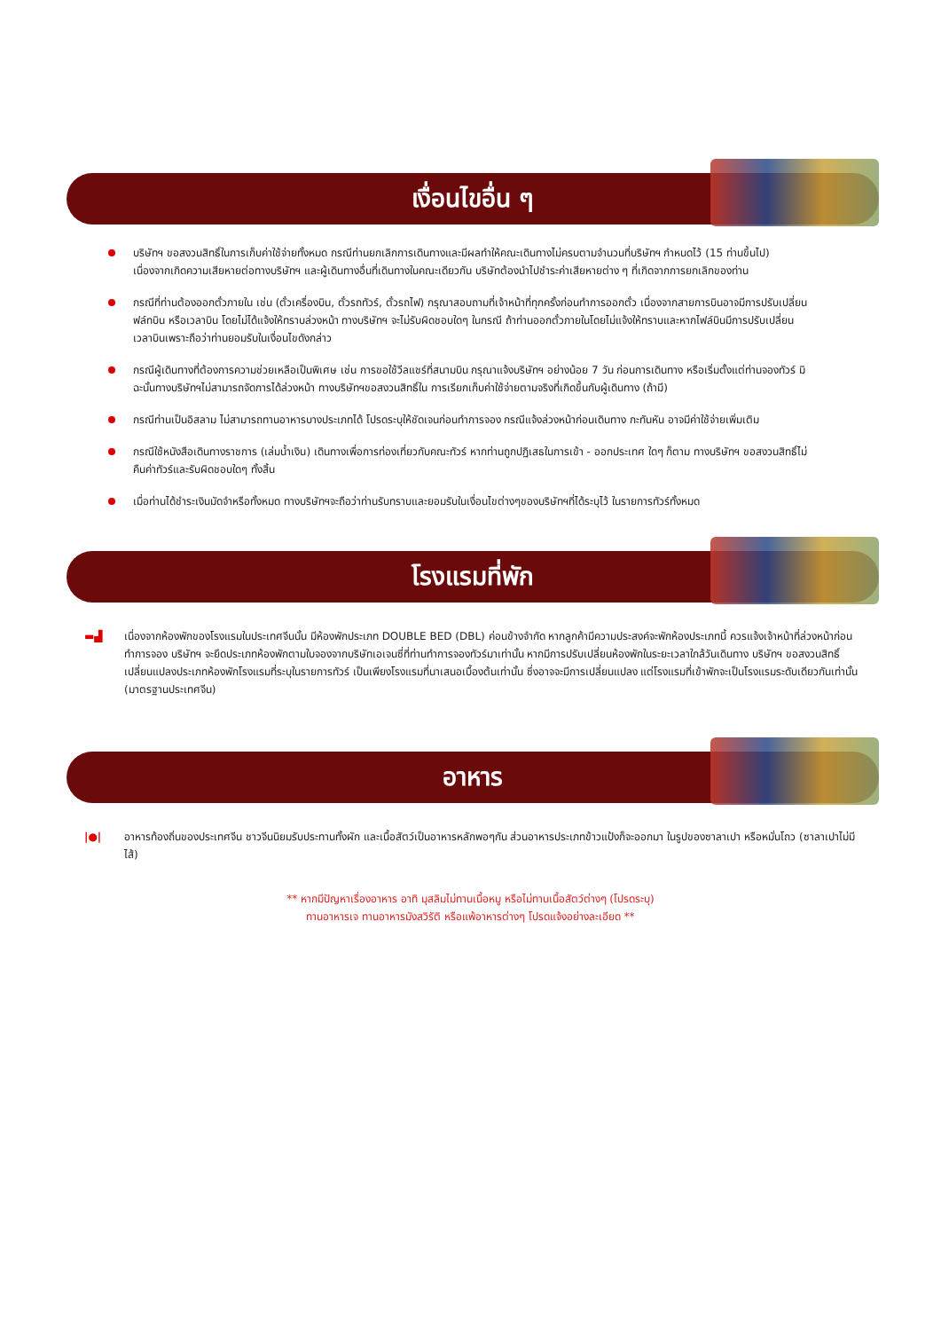เงื่อนไขอื่น ๆ
บริษัทฯ ขอสงวนสิทธิ์ในการเก็บค่าใช้จ่ายทั้งหมด กรณีท่านยกเลิกการเดินทางและมีผลทำให้คณะเดินทางไม่ครบตามจำนวนที่บริษัทฯ กำหนดไว้ (15 ท่านขึ้นไป) เนื่องจากเกิดความเสียหายต่อทางบริษัทฯ และผู้เดินทางอื่นที่เดินทางในคณะเดียวกัน บริษัทต้องนำไปชำระค่าเสียหายต่าง ๆ ที่เกิดจากการยกเลิกของท่าน
กรณีที่ท่านต้องออกตั๋วภายใน เช่น (ตั๋วเครื่องบิน, ตั๋วรถทัวร์, ตั๋วรถไฟ) กรุณาสอบถามที่เจ้าหน้าที่ทุกครั้งก่อนทำการออกตั๋ว เนื่องจากสายการบินอาจมีการปรับเปลี่ยนฟล์ทบิน หรือเวลาบิน โดยไม่ได้แจ้งให้ทราบล่วงหน้า ทางบริษัทฯ จะไม่รับผิดชอบใดๆ ในกรณี ถ้าท่านออกตั๋วภายในโดยไม่แจ้งให้ทราบและหากไฟล์บินมีการปรับเปลี่ยนเวลาบินเพราะถือว่าท่านยอมรับในเงื่อนไขดังกล่าว
กรณีผู้เดินทางที่ต้องการความช่วยเหลือเป็นพิเศษ เช่น การขอใช้วีลแชร์ที่สนามบิน กรุณาแจ้งบริษัทฯ อย่างน้อย 7 วัน ก่อนการเดินทาง หรือเริ่มตั้งแต่ท่านจองทัวร์ มิฉะนั้นทางบริษัทฯไม่สามารถจัดการได้ล่วงหน้า ทางบริษัทฯขอสงวนสิทธิ์ใน การเรียกเก็บค่าใช้จ่ายตามจริงที่เกิดขึ้นกับผู้เดินทาง (ถ้ามี)
กรณีท่านเป็นอิสลาม ไม่สามารถทานอาหารบางประเภทได้ โปรดระบุให้ชัดเจนก่อนทำการจอง กรณีแจ้งล่วงหน้าก่อนเดินทาง กะทันหัน อาจมีค่าใช้จ่ายเพิ่มเติม
กรณีใช้หนังสือเดินทางราชการ (เล่มน้ำเงิน) เดินทางเพื่อการท่องเที่ยวกับคณะทัวร์ หากท่านถูกปฏิเสธในการเข้า - ออกประเทศ ใดๆ ก็ตาม ทางบริษัทฯ ขอสงวนสิทธิ์ไม่คืนค่าทัวร์และรับผิดชอบใดๆ ทั้งสิ้น
เมื่อท่านได้ชำระเงินมัดจำหรือทั้งหมด ทางบริษัทฯจะถือว่าท่านรับทราบและยอมรับในเงื่อนไขต่างๆของบริษัทฯที่ได้ระบุไว้ ในรายการทัวร์ทั้งหมด
โรงแรมที่พัก
▬▟ เนื่องจากห้องพักของโรงแรมในประเทศจีนนั้น มีห้องพักประเภท DOUBLE BED (DBL) ค่อนข้างจำกัด หากลูกค้ามีความประสงค์จะพักห้องประเภทนี้ ควรแจ้งเจ้าหน้าที่ล่วงหน้าก่อนทำการจอง บริษัทฯ จะยึดประเภทห้องพักตามใบจองจากบริษัทเอเจนซี่ที่ท่านทำการจองทัวร์มาเท่านั้น หากมีการปรับเปลี่ยนห้องพักในระยะเวลาใกล้วันเดินทาง บริษัทฯ ขอสงวนสิทธิ์เปลี่ยนแปลงประเภทห้องพักโรงแรมที่ระบุในรายการทัวร์ เป็นเพียงโรงแรมที่นาเสนอเบื้องต้นเท่านั้น ซึ่งอาจจะมีการเปลี่ยนแปลง แต่โรงแรมที่เข้าพักจะเป็นโรงแรมระดับเดียวกันเท่านั้น (มาตรฐานประเทศจีน)
อาหาร
|●| อาหารท้องถิ่นของประเทศจีน ชาวจีนนิยมรับประทานทั้งผัก และเนื้อสัตว์เป็นอาหารหลักพอๆกัน ส่วนอาหารประเภทข้าวแป้งก็จะออกมา ในรูปของซาลาเปา หรือหมั่นโถว (ซาลาเปาไม่มีไส้)
** หากมีปัญหาเรื่องอาหาร อาทิ มุสลิมไม่ทานเนื้อหมู หรือไม่ทานเนื้อสัตว์ต่างๆ (โปรดระบุ)
ทานอาหารเจ ทานอาหารมังสวิรัติ หรือแพ้อาหารต่างๆ โปรดแจ้งอย่างละเอียด **